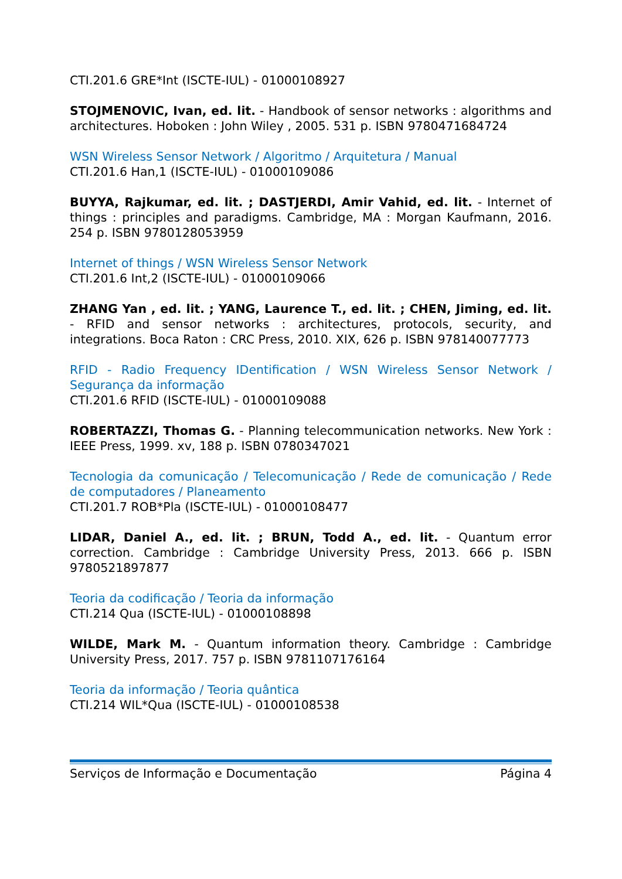CTI.201.6 GRE*Int (ISCTE-IUL) - 01000108927
STOJMENOVIC, Ivan, ed. lit. - Handbook of sensor networks : algorithms and architectures. Hoboken : John Wiley , 2005. 531 p. ISBN 9780471684724
WSN Wireless Sensor Network / Algoritmo / Arquitetura / Manual
CTI.201.6 Han,1 (ISCTE-IUL) - 01000109086
BUYYA, Rajkumar, ed. lit. ; DASTJERDI, Amir Vahid, ed. lit. - Internet of things : principles and paradigms. Cambridge, MA : Morgan Kaufmann, 2016. 254 p. ISBN 9780128053959
Internet of things / WSN Wireless Sensor Network
CTI.201.6 Int,2 (ISCTE-IUL) - 01000109066
ZHANG Yan , ed. lit. ; YANG, Laurence T., ed. lit. ; CHEN, Jiming, ed. lit. - RFID and sensor networks : architectures, protocols, security, and integrations. Boca Raton : CRC Press, 2010. XIX, 626 p. ISBN 978140077773
RFID - Radio Frequency IDentification / WSN Wireless Sensor Network / Segurança da informação
CTI.201.6 RFID (ISCTE-IUL) - 01000109088
ROBERTAZZI, Thomas G. - Planning telecommunication networks. New York : IEEE Press, 1999. xv, 188 p. ISBN 0780347021
Tecnologia da comunicação / Telecomunicação / Rede de comunicação / Rede de computadores / Planeamento
CTI.201.7 ROB*Pla (ISCTE-IUL) - 01000108477
LIDAR, Daniel A., ed. lit. ; BRUN, Todd A., ed. lit. - Quantum error correction. Cambridge : Cambridge University Press, 2013. 666 p. ISBN 9780521897877
Teoria da codificação / Teoria da informação
CTI.214 Qua (ISCTE-IUL) - 01000108898
WILDE, Mark M. - Quantum information theory. Cambridge : Cambridge University Press, 2017. 757 p. ISBN 9781107176164
Teoria da informação / Teoria quântica
CTI.214 WIL*Qua (ISCTE-IUL) - 01000108538
Serviços de Informação e Documentação Página 4